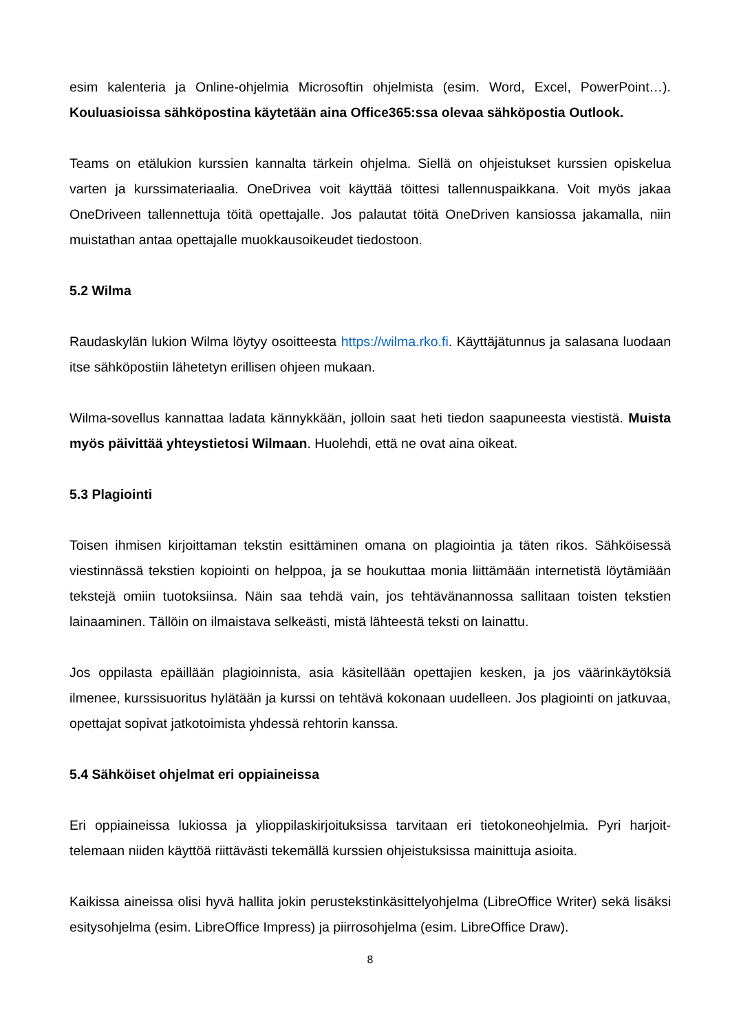esim kalenteria ja Online-ohjelmia Microsoftin ohjelmista (esim. Word, Excel, PowerPoint…). Kouluasioissa sähköpostina käytetään aina Office365:ssa olevaa sähköpostia Outlook.
Teams on etälukion kurssien kannalta tärkein ohjelma. Siellä on ohjeistukset kurssien opiske­lua varten ja kurssimateriaalia. OneDrivea voit käyttää töittesi tallennuspaikkana. Voit myös jakaa OneDriveen tallennettuja töitä opettajalle. Jos palautat töitä OneDriven kansiossa jaka­malla, niin muistathan antaa opettajalle muokkausoikeudet tiedostoon.
5.2 Wilma
Raudaskylän lukion Wilma löytyy osoitteesta https://wilma.rko.fi. Käyttäjätunnus ja salasana luodaan itse sähköpostiin lähetetyn erillisen ohjeen mukaan.
Wilma-sovellus kannattaa ladata kännykkään, jolloin saat heti tiedon saapuneesta viestistä. Muista myös päivittää yhteystietosi Wilmaan. Huolehdi, että ne ovat aina oikeat.
5.3 Plagiointi
Toisen ihmisen kirjoittaman tekstin esittäminen omana on plagiointia ja täten rikos. Sähköi­sessä viestinnässä tekstien kopiointi on helppoa, ja se houkuttaa monia liittämään internetistä löytämiään tekstejä omiin tuotoksiinsa. Näin saa tehdä vain, jos tehtävänannossa sallitaan toisten tekstien lainaaminen. Tällöin on ilmaistava selkeästi, mistä lähteestä teksti on lainattu.
Jos oppilasta epäillään plagioinnista, asia käsitellään opettajien kesken, ja jos väärinkäytöksiä ilmenee, kurssisuoritus hylätään ja kurssi on tehtävä kokonaan uudelleen. Jos plagiointi on jatkuvaa, opettajat sopivat jatkotoimista yhdessä rehtorin kanssa.
5.4 Sähköiset ohjelmat eri oppiaineissa
Eri oppiaineissa lukiossa ja ylioppilaskirjoituksissa tarvitaan eri tietokoneohjelmia. Pyri harjoit­telemaan niiden käyttöä riittävästi tekemällä kurssien ohjeistuksissa mainittuja asioita.
Kaikissa aineissa olisi hyvä hallita jokin perustekstinkäsittelyohjelma (LibreOffice Writer) sekä lisäksi esitysohjelma (esim. LibreOffice Impress) ja piirrosohjelma (esim. LibreOffice Draw).
8